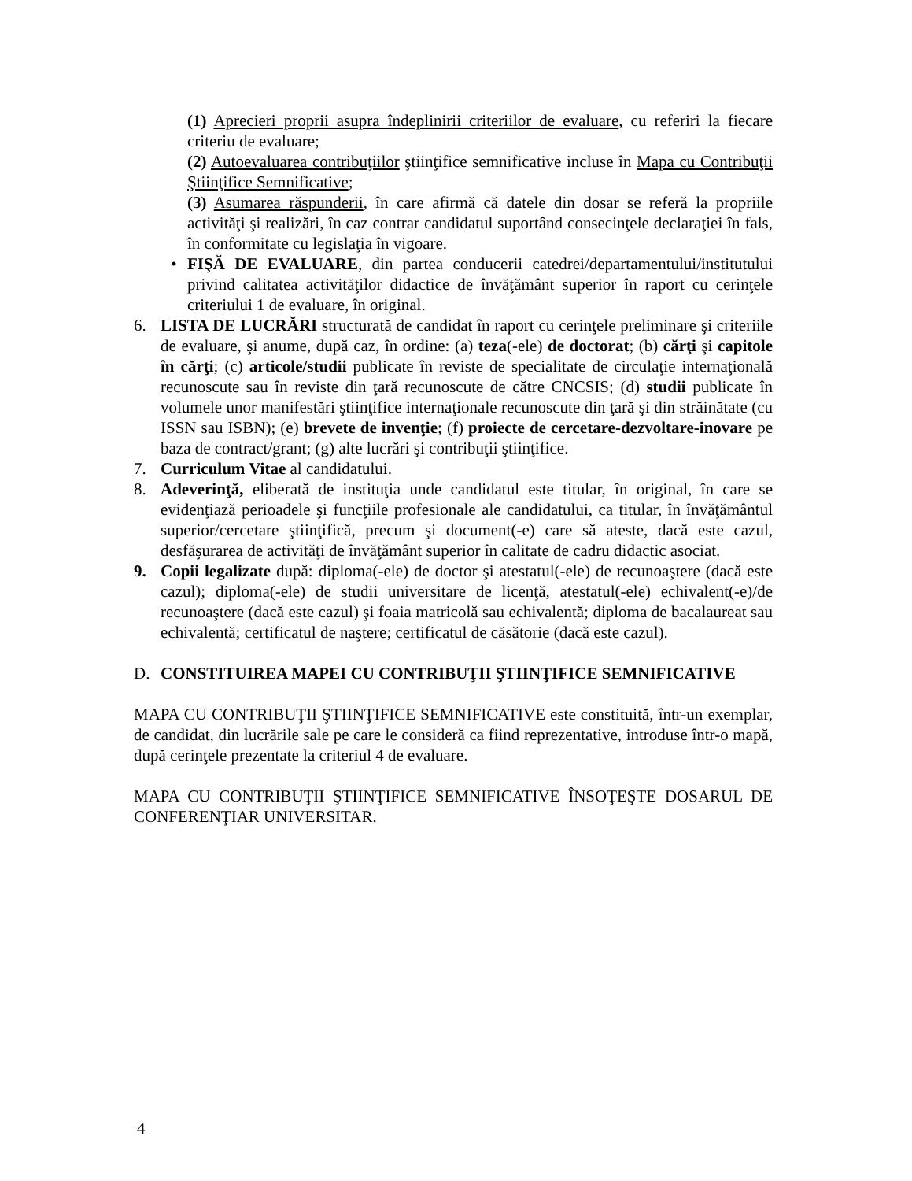(1) Aprecieri proprii asupra îndeplinirii criteriilor de evaluare, cu referiri la fiecare criteriu de evaluare;
(2) Autoevaluarea contribuţiilor ştiinţifice semnificative incluse în Mapa cu Contribuţii Ştiinţifice Semnificative;
(3) Asumarea răspunderii, în care afirmă că datele din dosar se referă la propriile activităţi şi realizări, în caz contrar candidatul suportând consecinţele declaraţiei în fals, în conformitate cu legislaţia în vigoare.
• FIŞĂ DE EVALUARE, din partea conducerii catedrei/departamentului/institutului privind calitatea activităţilor didactice de învăţământ superior în raport cu cerinţele criteriului 1 de evaluare, în original.
6. LISTA DE LUCRĂRI structurată de candidat în raport cu cerinţele preliminare şi criteriile de evaluare, şi anume, după caz, în ordine: (a) teza(-ele) de doctorat; (b) cărţi şi capitole în cărţi; (c) articole/studii publicate în reviste de specialitate de circulaţie internaţională recunoscute sau în reviste din ţară recunoscute de către CNCSIS; (d) studii publicate în volumele unor manifestări ştiinţifice internaţionale recunoscute din ţară şi din străinătate (cu ISSN sau ISBN); (e) brevete de invenţie; (f) proiecte de cercetare-dezvoltare-inovare pe baza de contract/grant; (g) alte lucrări şi contribuţii ştiinţifice.
7. Curriculum Vitae al candidatului.
8. Adeverinţă, eliberată de instituţia unde candidatul este titular, în original, în care se evidenţiază perioadele şi funcţiile profesionale ale candidatului, ca titular, în învăţământul superior/cercetare ştiinţifică, precum şi document(-e) care să ateste, dacă este cazul, desfăşurarea de activităţi de învăţământ superior în calitate de cadru didactic asociat.
9. Copii legalizate după: diploma(-ele) de doctor şi atestatul(-ele) de recunoaştere (dacă este cazul); diploma(-ele) de studii universitare de licenţă, atestatul(-ele) echivalent(-e)/de recunoaştere (dacă este cazul) şi foaia matricolă sau echivalentă; diploma de bacalaureat sau echivalentă; certificatul de naştere; certificatul de căsătorie (dacă este cazul).
D. CONSTITUIREA MAPEI CU CONTRIBUŢII ŞTIINŢIFICE SEMNIFICATIVE
MAPA CU CONTRIBUŢII ŞTIINŢIFICE SEMNIFICATIVE este constituită, într-un exemplar, de candidat, din lucrările sale pe care le consideră ca fiind reprezentative, introduse într-o mapă, după cerinţele prezentate la criteriul 4 de evaluare.
MAPA CU CONTRIBUŢII ŞTIINŢIFICE SEMNIFICATIVE ÎNSOŢEŞTE DOSARUL DE CONFERENŢIAR UNIVERSITAR.
4